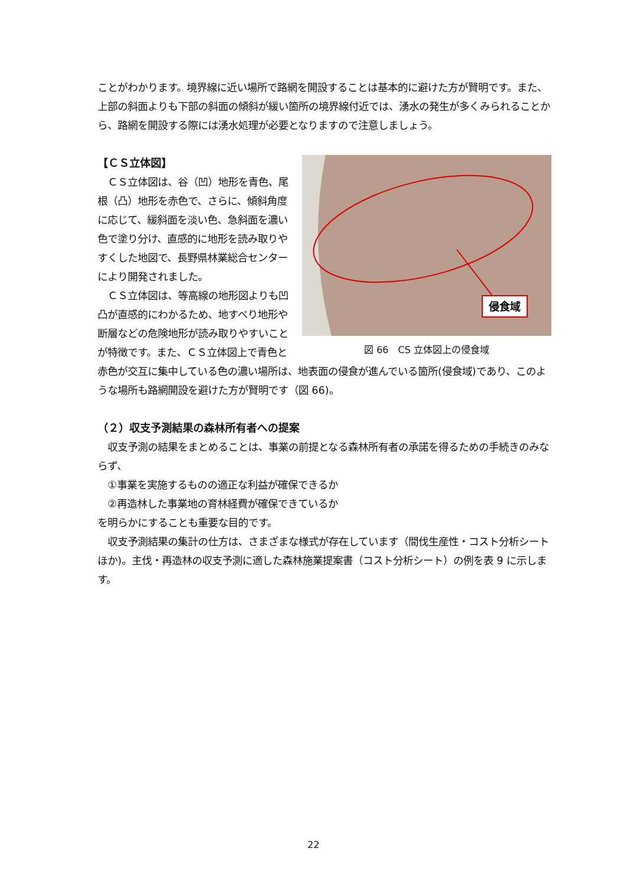ことがわかります。境界線に近い場所で路網を開設することは基本的に避けた方が賢明です。また、上部の斜面よりも下部の斜面の傾斜が緩い箇所の境界線付近では、湧水の発生が多くみられることから、路網を開設する際には湧水処理が必要となりますので注意しましょう。
侵食域
図 66　CS 立体図上の侵食域
【ＣＳ立体図】
　ＣＳ立体図は、谷（凹）地形を青色、尾根（凸）地形を赤色で、さらに、傾斜角度に応じて、緩斜面を淡い色、急斜面を濃い色で塗り分け、直感的に地形を読み取りやすくした地図で、長野県林業総合センターにより開発されました。
　ＣＳ立体図は、等高線の地形図よりも凹凸が直感的にわかるため、地すべり地形や断層などの危険地形が読み取りやすいことが特徴です。また、ＣＳ立体図上で青色と赤色が交互に集中している色の濃い場所は、地表面の侵食が進んでいる箇所(侵食域)であり、このような場所も路網開設を避けた方が賢明です（図 66)。
（２）収支予測結果の森林所有者への提案
　収支予測の結果をまとめることは、事業の前提となる森林所有者の承諾を得るための手続きのみならず、
　①事業を実施するものの適正な利益が確保できるか
　②再造林した事業地の育林経費が確保できているか
を明らかにすることも重要な目的です。
　収支予測結果の集計の仕方は、さまざまな様式が存在しています（間伐生産性・コスト分析シートほか)。主伐・再造林の収支予測に適した森林施業提案書（コスト分析シート）の例を表 9 に示します。
22